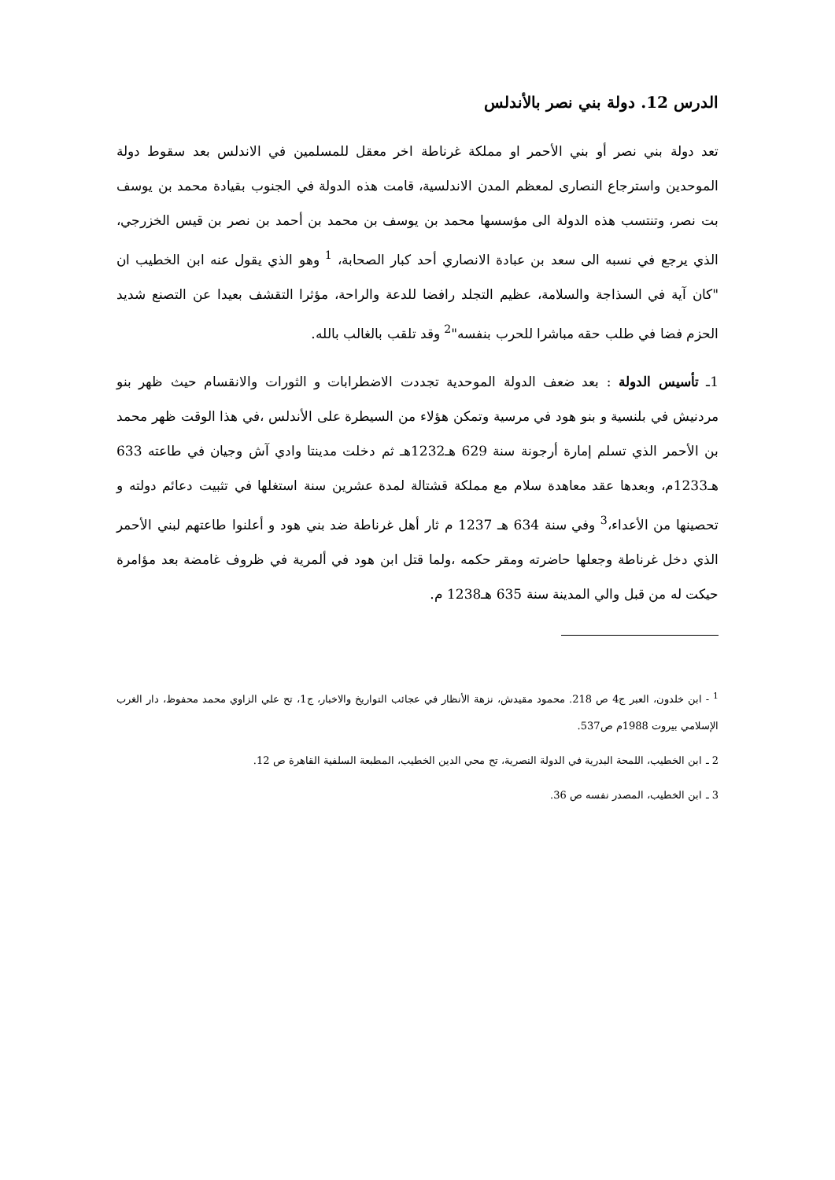الدرس 12. دولة بني نصر بالأندلس
تعد دولة بني نصر أو بني الأحمر او مملكة غرناطة اخر معقل للمسلمين في الاندلس بعد سقوط دولة الموحدين واسترجاع النصارى لمعظم المدن الاندلسية، قامت هذه الدولة في الجنوب بقيادة محمد بن يوسف بت نصر، وتنتسب هذه الدولة الى مؤسسها محمد بن يوسف بن محمد بن أحمد بن نصر بن قيس الخزرجي، الذي يرجع في نسبه الى سعد بن عبادة الانصاري أحد كبار الصحابة، <sup>1</sup> وهو الذي يقول عنه ابن الخطيب ان "كان آية في السذاجة والسلامة، عظيم التجلد رافضا للدعة والراحة، مؤثرا التقشف بعيدا عن التصنع شديد الحزم فضا في طلب حقه مباشرا للحرب بنفسه"<sup>2</sup> وقد تلقب بالغالب بالله.
1ـ تأسيس الدولة : بعد ضعف الدولة الموحدية تجددت الاضطرابات و الثورات والانقسام حيث ظهر بنو مردنيش في بلنسية و بنو هود في مرسية وتمكن هؤلاء من السيطرة على الأندلس ،في هذا الوقت ظهر محمد بن الأحمر الذي تسلم إمارة أرجونة سنة 629 هـ1232هـ ثم دخلت مدينتا وادي آش وجيان في طاعته 633 هـ1233م، وبعدها عقد معاهدة سلام مع مملكة قشتالة لمدة عشرين سنة استغلها في تثبيت دعائم دولته و تحصينها من الأعداء،<sup>3</sup> وفي سنة 634 هـ 1237 م ثار أهل غرناطة ضد بني هود و أعلنوا طاعتهم لبني الأحمر الذي دخل غرناطة وجعلها حاضرته ومقر حكمه ،ولما قتل ابن هود في ألمرية في ظروف غامضة بعد مؤامرة حيكت له من قبل والي المدينة سنة 635 هـ1238 م.
<sup>1</sup> - ابن خلدون، العبر ج4 ص 218. محمود مقيدش، نزهة الأنظار في عجائب التواريخ والاخبار، ج1، تح علي الزاوي محمد محفوظ، دار الغرب الإسلامي بيروت 1988م ص537.
2 ـ ابن الخطيب، اللمحة البدرية في الدولة النصرية، تح محي الدين الخطيب، المطبعة السلفية القاهرة ص 12.
3 ـ ابن الخطيب، المصدر نفسه ص 36.